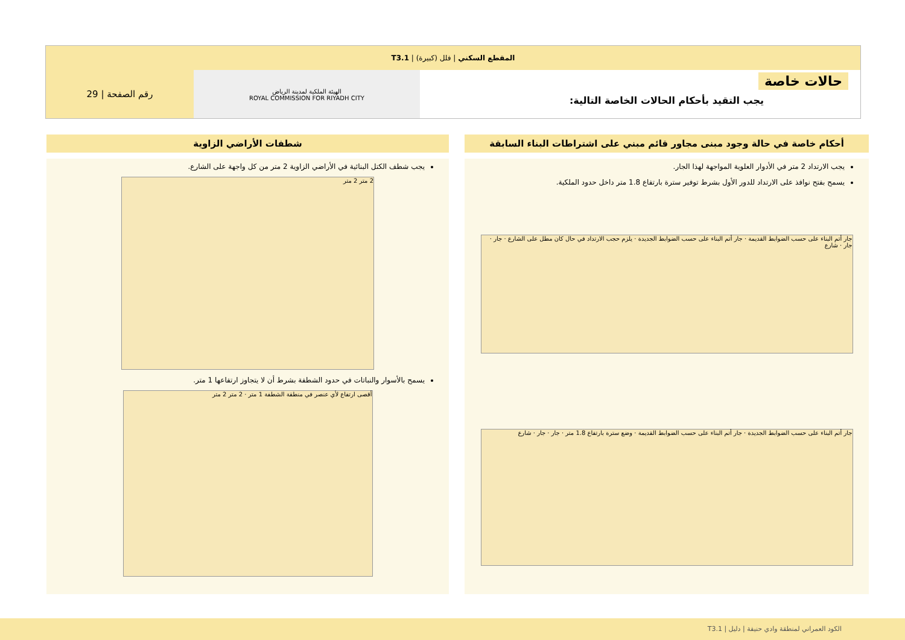المقطع السكني | فلل (كبيرة) | T3.1
حالات خاصة
يجب التقيد بأحكام الحالات الخاصة التالية:
الهيئة الملكية لمدينة الرياض
ROYAL COMMISSION FOR RIYADH CITY
رقم الصفحة | 29
أحكام خاصة في حالة وجود مبنى مجاور قائم مبني على اشتراطات البناء السابقة
يجب الارتداد 2 متر في الأدوار العلوية المواجهة لهذا الجار.
يسمح بفتح نوافذ على الارتداد للدور الأول بشرط توفير سترة بارتفاع 1.8 متر داخل حدود الملكية.
جار أتم البناء على حسب الضوابط القديمة · جار أتم البناء على حسب الضوابط الجديدة · يلزم حجب الارتداد في حال كان مطل على الشارع · جار · جار · شارع
جار أتم البناء على حسب الضوابط الجديدة · جار أتم البناء على حسب الضوابط القديمة · وضع سترة بارتفاع 1.8 متر · جار · جار · شارع
شطفات الأراضي الزاوية
يجب شطف الكتل البنائية في الأراضي الزاوية 2 متر من كل واجهة على الشارع.
2 متر 2 متر
يسمح بالأسوار والنباتات في حدود الشطفة بشرط أن لا يتجاوز ارتفاعها 1 متر.
أقصى ارتفاع لأي عنصر في منطقة الشطفة 1 متر · 2 متر 2 متر
الكود العمراني لمنطقة وادي حنيفة | دليل | T3.1